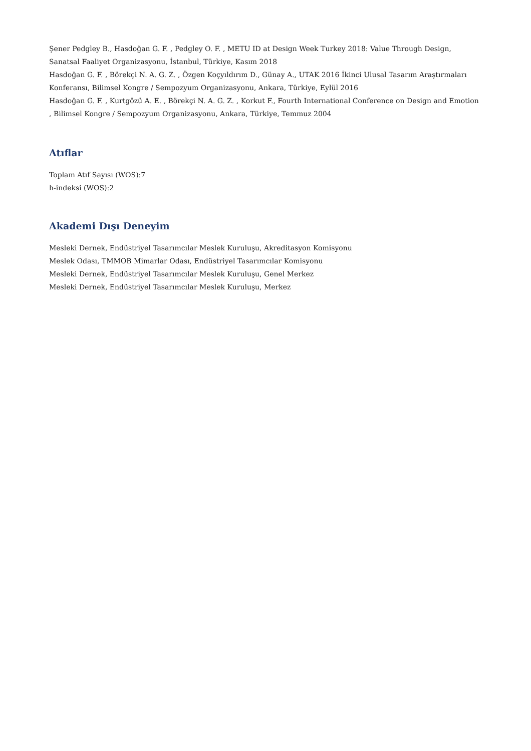Şener Pedgley B., Hasdoğan G. F. , Pedgley O. F. , METU ID at Design Week Turkey 2018: Value Through Design, Sanatsal Faaliyet Organizasyonu, İstanbul, Türkiye, Kasım 2018
Hasdoğan G. F. , Börekçi N. A. G. Z. , Özgen Koçyıldırım D., Günay A., UTAK 2016 İkinci Ulusal Tasarım Araştırmaları Konferansı, Bilimsel Kongre / Sempozyum Organizasyonu, Ankara, Türkiye, Eylül 2016
Hasdoğan G. F. , Kurtgözü A. E. , Börekçi N. A. G. Z. , Korkut F., Fourth International Conference on Design and Emotion , Bilimsel Kongre / Sempozyum Organizasyonu, Ankara, Türkiye, Temmuz 2004
Atıflar
Toplam Atıf Sayısı (WOS):7
h-indeksi (WOS):2
Akademi Dışı Deneyim
Mesleki Dernek, Endüstriyel Tasarımcılar Meslek Kuruluşu, Akreditasyon Komisyonu
Meslek Odası, TMMOB Mimarlar Odası, Endüstriyel Tasarımcılar Komisyonu
Mesleki Dernek, Endüstriyel Tasarımcılar Meslek Kuruluşu, Genel Merkez
Mesleki Dernek, Endüstriyel Tasarımcılar Meslek Kuruluşu, Merkez